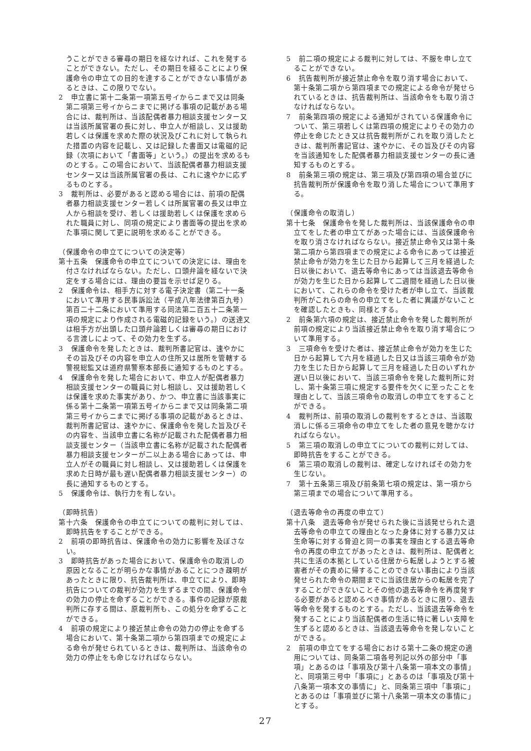うことができる審尋の期日を経なければ、これを発することができない。ただし、その期日を経ることにより保護命令の申立ての目的を達することができない事情があるときは、この限りでない。
2　申立書に第十二条第一項第五号イからニまで又は同条第二項第三号イからニまでに掲げる事項の記載がある場合には、裁判所は、当該配偶者暴力相談支援センター又は当該所属官署の長に対し、申立人が相談し、又は援助若しくは保護を求めた際の状況及びこれに対して執られた措置の内容を記載し、又は記録した書面又は電磁的記録（次項において「書面等」という。）の提出を求めるものとする。この場合において、当該配偶者暴力相談支援センター又は当該所属官署の長は、これに速やかに応ずるものとする。
3　裁判所は、必要があると認める場合には、前項の配偶者暴力相談支援センター若しくは所属官署の長又は申立人から相談を受け、若しくは援助若しくは保護を求められた職員に対し、同項の規定により書面等の提出を求めた事項に関して更に説明を求めることができる。
（保護命令の申立てについての決定等）
第十五条　保護命令の申立てについての決定には、理由を付さなければならない。ただし、口頭弁論を経ないで決定をする場合には、理由の要旨を示せば足りる。
2　保護命令は、相手方に対する電子決定書（第二十一条において準用する民事訴訟法（平成八年法律第百九号）第百二十二条において準用する同法第二百五十二条第一項の規定により作成される電磁的記録をいう。）の送達又は相手方が出頭した口頭弁論若しくは審尋の期日における言渡しによって、その効力を生ずる。
3　保護命令を発したときは、裁判所書記官は、速やかにその旨及びその内容を申立人の住所又は居所を管轄する警視総監又は道府県警察本部長に通知するものとする。
4　保護命令を発した場合において、申立人が配偶者暴力相談支援センターの職員に対し相談し、又は援助若しくは保護を求めた事実があり、かつ、申立書に当該事実に係る第十二条第一項第五号イからニまで又は同条第二項第三号イからニまでに掲げる事項の記載があるときは、裁判所書記官は、速やかに、保護命令を発した旨及びその内容を、当該申立書に名称が記載された配偶者暴力相談支援センター（当該申立書に名称が記載された配偶者暴力相談支援センターが二以上ある場合にあっては、申立人がその職員に対し相談し、又は援助若しくは保護を求めた日時が最も遅い配偶者暴力相談支援センター）の長に通知するものとする。
5　保護命令は、執行力を有しない。
（即時抗告）
第十六条　保護命令の申立てについての裁判に対しては、即時抗告をすることができる。
2　前項の即時抗告は、保護命令の効力に影響を及ぼさない。
3　即時抗告があった場合において、保護命令の取消しの原因となることが明らかな事情があることにつき疎明があったときに限り、抗告裁判所は、申立てにより、即時抗告についての裁判が効力を生ずるまでの間、保護命令の効力の停止を命ずることができる。事件の記録が原裁判所に存する間は、原裁判所も、この処分を命ずることができる。
4　前項の規定により接近禁止命令の効力の停止を命ずる場合において、第十条第二項から第四項までの規定による命令が発せられているときは、裁判所は、当該命令の効力の停止をも命じなければならない。
5　前二項の規定による裁判に対しては、不服を申し立てることができない。
6　抗告裁判所が接近禁止命令を取り消す場合において、第十条第二項から第四項までの規定による命令が発せられているときは、抗告裁判所は、当該命令をも取り消さなければならない。
7　前条第四項の規定による通知がされている保護命令について、第三項若しくは第四項の規定によりその効力の停止を命じたとき又は抗告裁判所がこれを取り消したときは、裁判所書記官は、速やかに、その旨及びその内容を当該通知をした配偶者暴力相談支援センターの長に通知するものとする。
8　前条第三項の規定は、第三項及び第四項の場合並びに抗告裁判所が保護命令を取り消した場合について準用する。
（保護命令の取消し）
第十七条　保護命令を発した裁判所は、当該保護命令の申立てをした者の申立てがあった場合には、当該保護命令を取り消さなければならない。接近禁止命令又は第十条第二項から第四項までの規定による命令にあっては接近禁止命令が効力を生じた日から起算して三月を経過した日以後において、退去等命令にあっては当該退去等命令が効力を生じた日から起算して二週間を経過した日以後において、これらの命令を受けた者が申し立て、当該裁判所がこれらの命令の申立てをした者に異議がないことを確認したときも、同様とする。
2　前条第六項の規定は、接近禁止命令を発した裁判所が前項の規定により当該接近禁止命令を取り消す場合について準用する。
3　三項命令を受けた者は、接近禁止命令が効力を生じた日から起算して六月を経過した日又は当該三項命令が効力を生じた日から起算して三月を経過した日のいずれか遅い日以後において、当該三項命令を発した裁判所に対し、第十条第三項に規定する要件を欠くに至ったことを理由として、当該三項命令の取消しの申立てをすることができる。
4　裁判所は、前項の取消しの裁判をするときは、当該取消しに係る三項命令の申立てをした者の意見を聴かなければならない。
5　第三項の取消しの申立てについての裁判に対しては、即時抗告をすることができる。
6　第三項の取消しの裁判は、確定しなければその効力を生じない。
7　第十五条第三項及び前条第七項の規定は、第一項から第三項までの場合について準用する。
（退去等命令の再度の申立て）
第十八条　退去等命令が発せられた後に当該発せられた退去等命令の申立ての理由となった身体に対する暴力又は生命等に対する脅迫と同一の事実を理由とする退去等命令の再度の申立てがあったときは、裁判所は、配偶者と共に生活の本拠としている住居から転居しようとする被害者がその責めに帰することのできない事由により当該発せられた命令の期間までに当該住居からの転居を完了することができないことその他の退去等命令を再度発する必要があると認めるべき事情があるときに限り、退去等命令を発するものとする。ただし、当該退去等命令を発することにより当該配偶者の生活に特に著しい支障を生ずると認めるときは、当該退去等命令を発しないことができる。
2　前項の申立てをする場合における第十二条の規定の適用については、同条第二項各号列記以外の部分中「事項」とあるのは「事項及び第十八条第一項本文の事情」と、同項第三号中「事項に」とあるのは「事項及び第十八条第一項本文の事情に」と、同条第三項中「事項に」とあるのは「事項並びに第十八条第一項本文の事情に」とする。
27